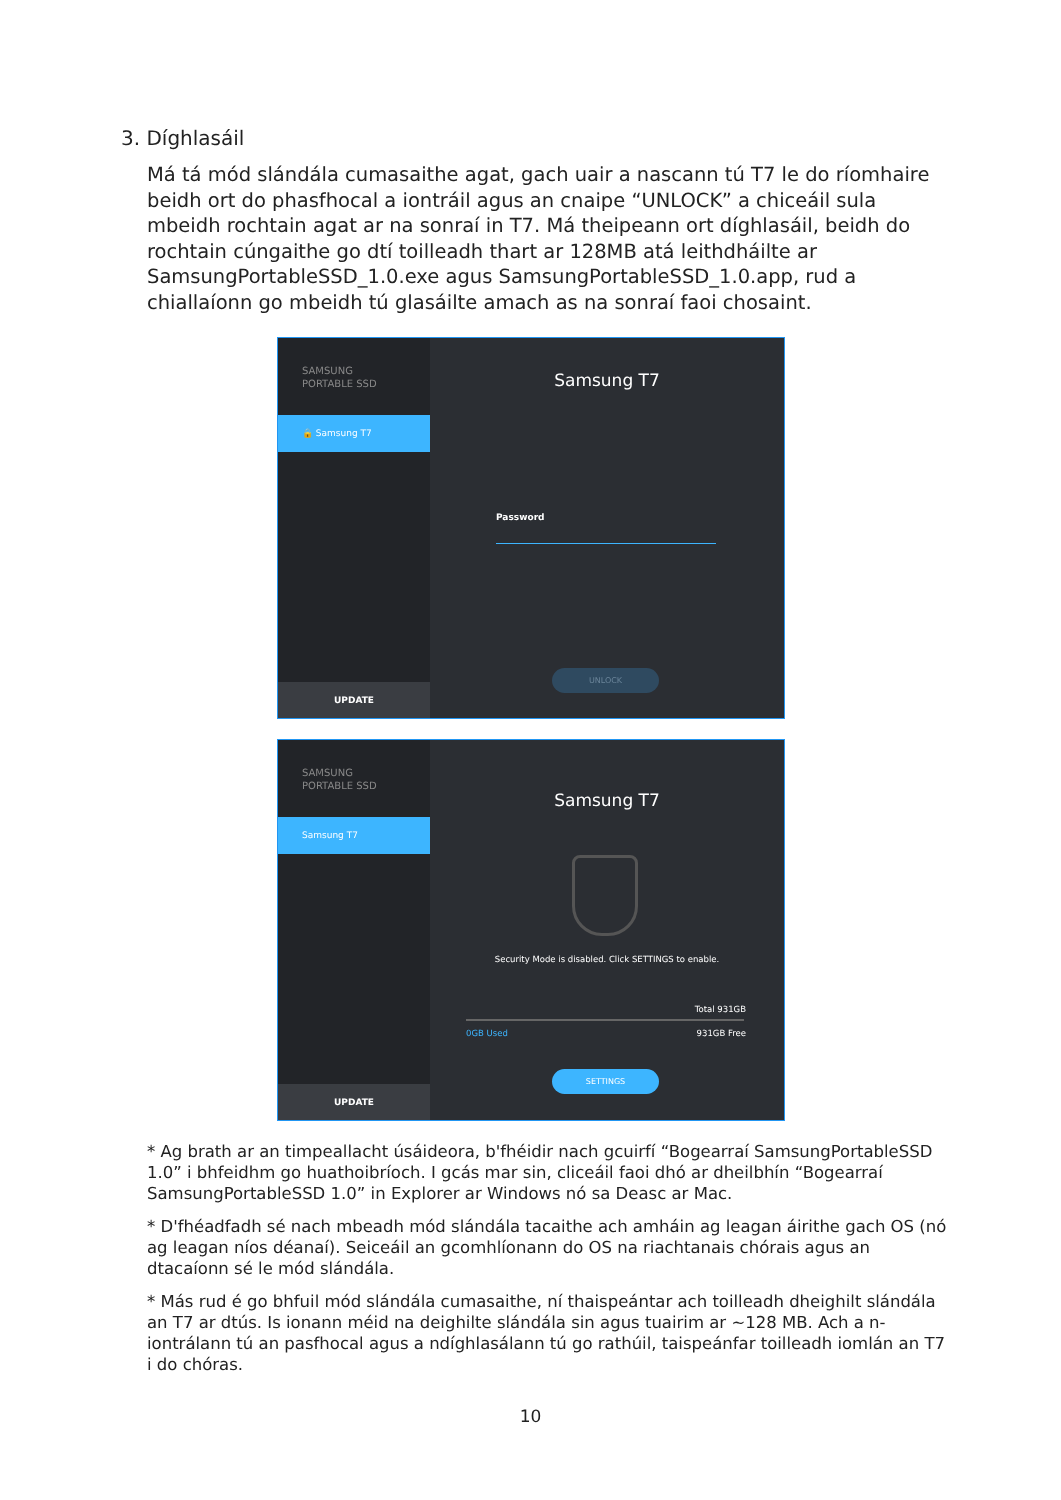3. Díghlasáil
Má tá mód slándála cumasaithe agat, gach uair a nascann tú T7 le do ríomhaire beidh ort do phasfhocal a iontráil agus an cnaipe “UNLOCK” a chiceáil sula mbeidh rochtain agat ar na sonraí in T7. Má theipeann ort díghlasáil, beidh do rochtain cúngaithe go dtí toilleadh thart ar 128MB atá leithdháilte ar SamsungPortableSSD_1.0.exe agus SamsungPortableSSD_1.0.app, rud a chiallaíonn go mbeidh tú glasáilte amach as na sonraí faoi chosaint.
SAMSUNG
PORTABLE SSD
🔒 Samsung T7
UPDATE
Samsung T7
Password
UNLOCK
SAMSUNG
PORTABLE SSD
Samsung T7
UPDATE
Samsung T7
Security Mode is disabled. Click SETTINGS to enable.
Total 931GB
0GB Used 931GB Free
SETTINGS
* Ag brath ar an timpeallacht úsáideora, b'fhéidir nach gcuirfí “Bogearraí SamsungPortableSSD 1.0” i bhfeidhm go huathoibríoch. I gcás mar sin, cliceáil faoi dhó ar dheilbhín “Bogearraí SamsungPortableSSD 1.0” in Explorer ar Windows nó sa Deasc ar Mac.
* D'fhéadfadh sé nach mbeadh mód slándála tacaithe ach amháin ag leagan áirithe gach OS (nó ag leagan níos déanaí). Seiceáil an gcomhlíonann do OS na riachtanais chórais agus an dtacaíonn sé le mód slándála.
* Más rud é go bhfuil mód slándála cumasaithe, ní thaispeántar ach toilleadh dheighilt slándála an T7 ar dtús. Is ionann méid na deighilte slándála sin agus tuairim ar ~128 MB. Ach a n-iontrálann tú an pasfhocal agus a ndíghlasálann tú go rathúil, taispeánfar toilleadh iomlán an T7 i do chóras.
10